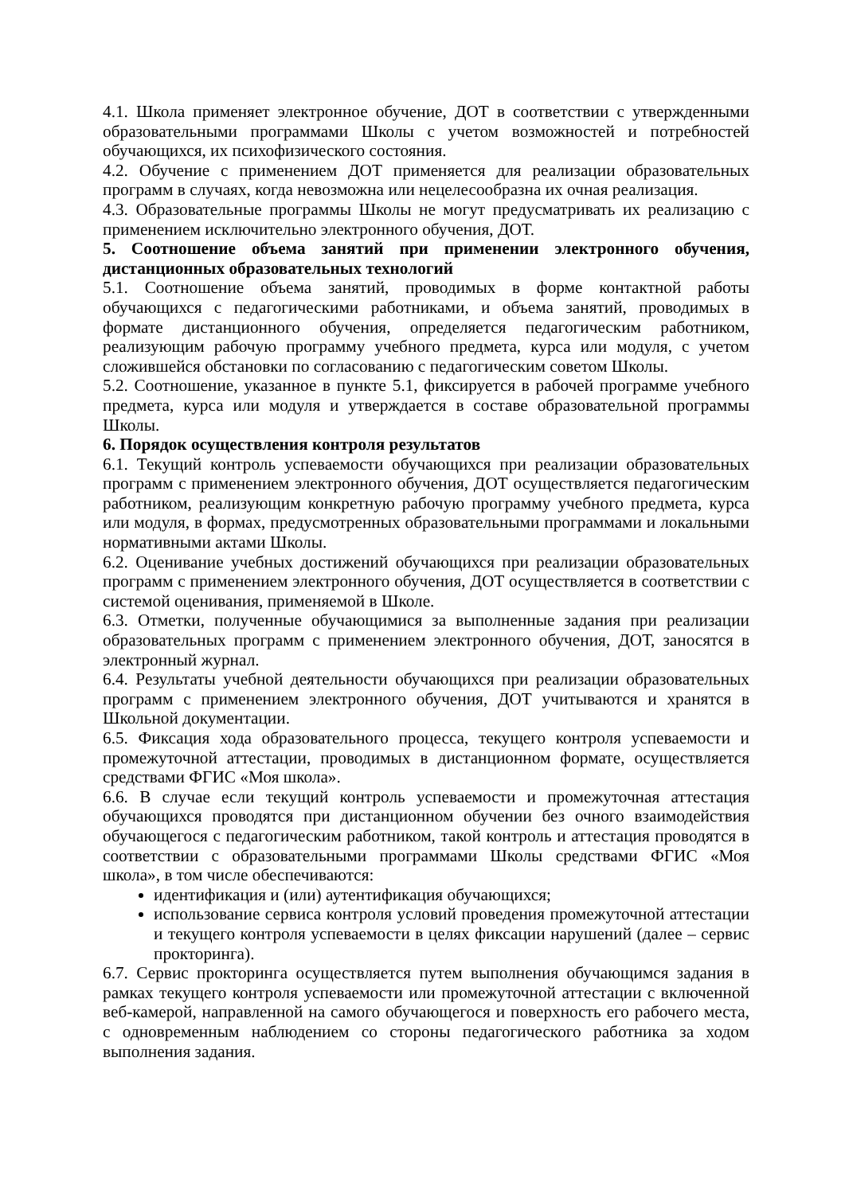4.1. Школа применяет электронное обучение, ДОТ в соответствии с утвержденными образовательными программами Школы с учетом возможностей и потребностей обучающихся, их психофизического состояния.
4.2. Обучение с применением ДОТ применяется для реализации образовательных программ в случаях, когда невозможна или нецелесообразна их очная реализация.
4.3. Образовательные программы Школы не могут предусматривать их реализацию с применением исключительно электронного обучения, ДОТ.
5. Соотношение объема занятий при применении электронного обучения, дистанционных образовательных технологий
5.1. Соотношение объема занятий, проводимых в форме контактной работы обучающихся с педагогическими работниками, и объема занятий, проводимых в формате дистанционного обучения, определяется педагогическим работником, реализующим рабочую программу учебного предмета, курса или модуля, с учетом сложившейся обстановки по согласованию с педагогическим советом Школы.
5.2. Соотношение, указанное в пункте 5.1, фиксируется в рабочей программе учебного предмета, курса или модуля и утверждается в составе образовательной программы Школы.
6. Порядок осуществления контроля результатов
6.1. Текущий контроль успеваемости обучающихся при реализации образовательных программ с применением электронного обучения, ДОТ осуществляется педагогическим работником, реализующим конкретную рабочую программу учебного предмета, курса или модуля, в формах, предусмотренных образовательными программами и локальными нормативными актами Школы.
6.2. Оценивание учебных достижений обучающихся при реализации образовательных программ с применением электронного обучения, ДОТ осуществляется в соответствии с системой оценивания, применяемой в Школе.
6.3. Отметки, полученные обучающимися за выполненные задания при реализации образовательных программ с применением электронного обучения, ДОТ, заносятся в электронный журнал.
6.4. Результаты учебной деятельности обучающихся при реализации образовательных программ с применением электронного обучения, ДОТ учитываются и хранятся в Школьной документации.
6.5. Фиксация хода образовательного процесса, текущего контроля успеваемости и промежуточной аттестации, проводимых в дистанционном формате, осуществляется средствами ФГИС «Моя школа».
6.6. В случае если текущий контроль успеваемости и промежуточная аттестация обучающихся проводятся при дистанционном обучении без очного взаимодействия обучающегося с педагогическим работником, такой контроль и аттестация проводятся в соответствии с образовательными программами Школы средствами ФГИС «Моя школа», в том числе обеспечиваются:
идентификация и (или) аутентификация обучающихся;
использование сервиса контроля условий проведения промежуточной аттестации и текущего контроля успеваемости в целях фиксации нарушений (далее – сервис прокторинга).
6.7. Сервис прокторинга осуществляется путем выполнения обучающимся задания в рамках текущего контроля успеваемости или промежуточной аттестации с включенной веб-камерой, направленной на самого обучающегося и поверхность его рабочего места, с одновременным наблюдением со стороны педагогического работника за ходом выполнения задания.